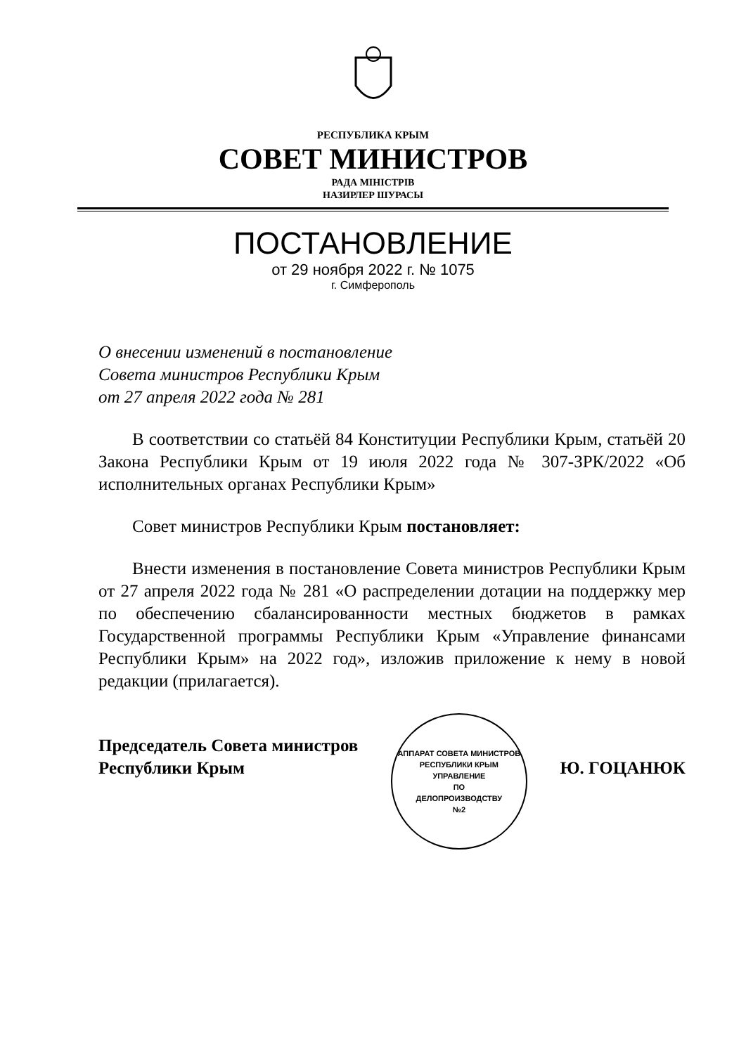РЕСПУБЛИКА КРЫМ
СОВЕТ МИНИСТРОВ
РАДА МІНІСТРІВ
НАЗИРЛЕР ШУРАСЫ
ПОСТАНОВЛЕНИЕ
от 29 ноября 2022 г. № 1075
г. Симферополь
О внесении изменений в постановление
Совета министров Республики Крым
от 27 апреля 2022 года № 281
В соответствии со статьёй 84 Конституции Республики Крым, статьёй 20 Закона Республики Крым от 19 июля 2022 года № 307-ЗРК/2022 «Об исполнительных органах Республики Крым»
Совет министров Республики Крым постановляет:
Внести изменения в постановление Совета министров Республики Крым от 27 апреля 2022 года № 281 «О распределении дотации на поддержку мер по обеспечению сбалансированности местных бюджетов в рамках Государственной программы Республики Крым «Управление финансами Республики Крым» на 2022 год», изложив приложение к нему в новой редакции (прилагается).
Председатель Совета министров
Республики Крым
АППАРАТ СОВЕТА МИНИСТРОВ РЕСПУБЛИКИ КРЫМ
УПРАВЛЕНИЕ
ПО
ДЕЛОПРОИЗВОДСТВУ
№2
Ю. ГОЦАНЮК